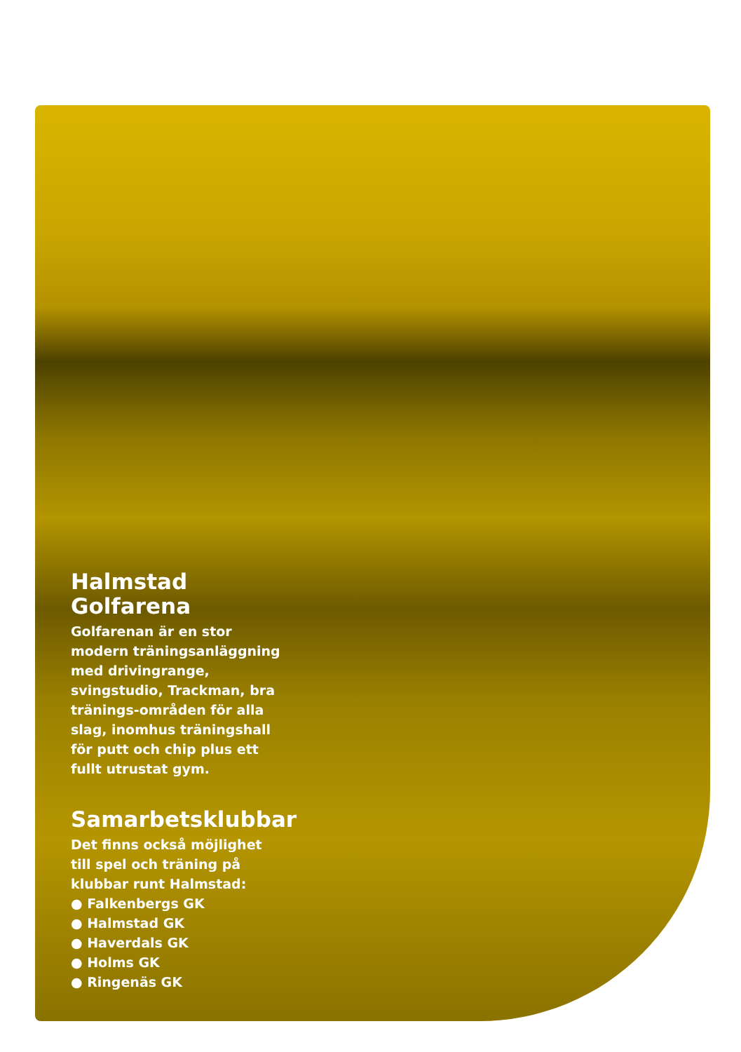Halmstad
Golfarena
Golfarenan är en stor modern träningsanläggning med drivingrange, svingstudio, Trackman, bra tränings-områden för alla slag, inomhus träningshall för putt och chip plus ett fullt utrustat gym.
Samarbetsklubbar
Det finns också möjlighet till spel och träning på klubbar runt Halmstad:
● Falkenbergs GK
● Halmstad GK
● Haverdals GK
● Holms GK
● Ringenäs GK